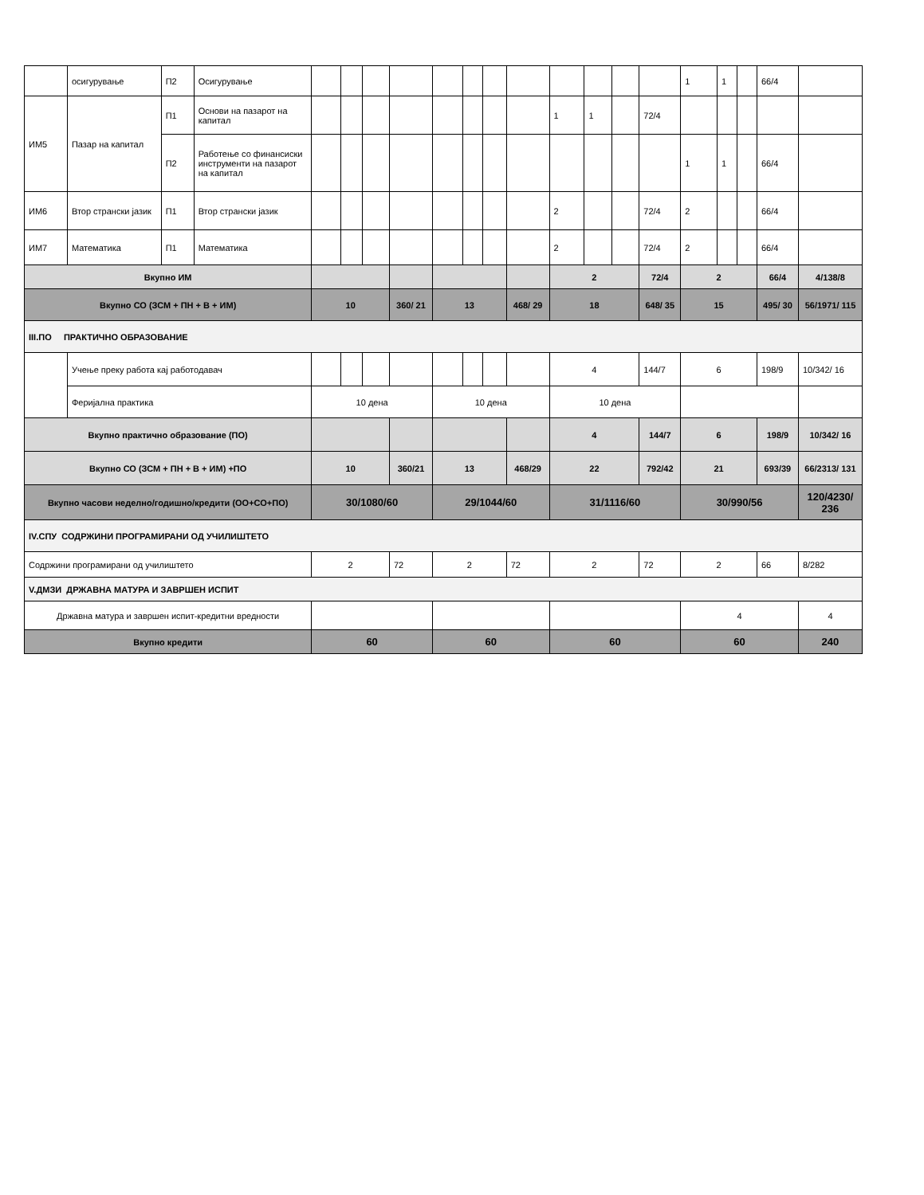| | осигурување | П2 | Осигурување | | | | | | | | | | | | | 1 | 1 | | 66/4 | |
| ИМ5 | Пазар на капитал | П1 | Основи на пазарот на капитал | | | | | | | | | 1 | 1 | | 72/4 | | | | | |
| | | П2 | Работење со финансиски инструменти на пазарот на капитал | | | | | | | | | | | | | 1 | 1 | | 66/4 | |
| ИМ6 | Втор странски јазик | П1 | Втор странски јазик | | | | | | | | | 2 | | | 72/4 | 2 | | | 66/4 | |
| ИМ7 | Математика | П1 | Математика | | | | | | | | | 2 | | | 72/4 | 2 | | | 66/4 | |
| Вкупно ИМ | | | | | | | | | | | | 2 | | | 72/4 | 2 | | | 66/4 | 4/138/8 |
| Вкупно СО (ЗСМ + ПН + В + ИМ) | | | | 10 | | | 360/ 21 | 13 | | | 468/ 29 | 18 | | | 648/ 35 | 15 | | | 495/ 30 | 56/1971/ 115 |
| III.ПО ПРАКТИЧНО ОБРАЗОВАНИЕ | | | | | | | | | | | | | | | | | | | | |
| | Учење преку работа кај работодавач | | | | | | | | | | | 4 | | | 144/7 | 6 | | | 198/9 | 10/342/ 16 |
| | Феријална практика | | | 10 дена | | | | 10 дена | | | | 10 дена | | | | | | | | |
| Вкупно практично образование (ПО) | | | | | | | | | | | | 4 | | | 144/7 | 6 | | | 198/9 | 10/342/ 16 |
| Вкупно СО (ЗСМ + ПН + В + ИМ) +ПО | | | | 10 | | | 360/21 | 13 | | | 468/29 | 22 | | | 792/42 | 21 | | | 693/39 | 66/2313/ 131 |
| Вкупно часови неделно/годишно/кредити (ОО+СО+ПО) | | | | 30/1080/60 | | | | 29/1044/60 | | | | 31/1116/60 | | | | 30/990/56 | | | | 120/4230/ 236 |
| IV.СПУ СОДРЖИНИ ПРОГРАМИРАНИ ОД УЧИЛИШТЕТО | | | | | | | | | | | | | | | | | | | | |
| Содржини програмирани од училиштето | | | | 2 | | | 72 | 2 | | | 72 | 2 | | | 72 | 2 | | | 66 | 8/282 |
| V.ДМЗИ ДРЖАВНА МАТУРА И ЗАВРШЕН ИСПИТ | | | | | | | | | | | | | | | | | | | | |
| Државна матура и завршен испит-кредитни вредности | | | | | | | | | | | | | | | | 4 | | | | 4 |
| Вкупно кредити | | | | 60 | | | | 60 | | | | 60 | | | | 60 | | | | 240 |